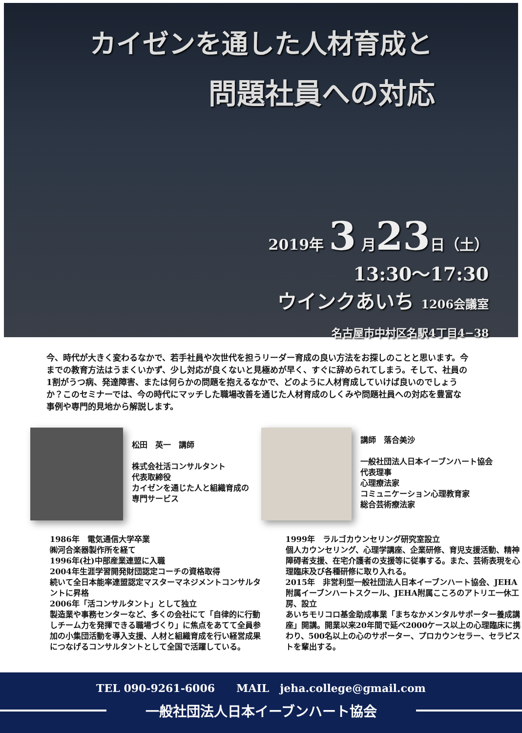カイゼンを通した人材育成と
問題社員への対応
2019年 3 月23日（土）
13:30～17:30
ウインクあいち 1206会議室
名古屋市中村区名駅4丁目4−38
今、時代が大きく変わるなかで、若手社員や次世代を担うリーダー育成の良い方法をお探しのことと思います。今までの教育方法はうまくいかず、少し対応が良くないと見極めが早く、すぐに辞められてしまう。そして、社員の1割がうつ病、発達障害、または何らかの問題を抱えるなかで、どのように人材育成していけば良いのでしょうか？このセミナーでは、今の時代にマッチした職場改善を通じた人材育成のしくみや問題社員への対応を豊富な事例や専門的見地から解説します。
松田　英一　講師
株式会社活コンサルタント
代表取締役
カイゼンを通じた人と組織育成の
専門サービス
1986年　電気通信大学卒業
㈱河合楽器製作所を経て
1996年(社)中部産業連盟に入職
2004年生涯学習開発財団認定コーチの資格取得
続いて全日本能率連盟認定マスターマネジメントコンサルタントに昇格
2006年「活コンサルタント」として独立
製造業や事務センターなど、多くの会社にて「自律的に行動しチーム力を発揮できる職場づくり」に焦点をあてて全員参加の小集団活動を導入支援、人材と組織育成を行い経営成果につなげるコンサルタントとして全国で活躍している。
講師　落合美沙
一般社団法人日本イーブンハート協会
代表理事
心理療法家
コミュニケーション心理教育家
総合芸術療法家
1999年　ラルゴカウンセリング研究室設立
個人カウンセリング、心理学講座、企業研修、育児支援活動、精神障碍者支援、在宅介護者の支援等に従事する。また、芸術表現を心理臨床及び各種研修に取り入れる。
2015年　非営利型一般社団法人日本イーブンハート協会、JEHA附属イーブンハートスクール、JEHA附属こころのアトリエ一休工房、設立
あいちモリコロ基金助成事業「まちなかメンタルサポーター養成講座」開講。開業以来20年間で延べ2000ケース以上の心理臨床に携わり、500名以上の心のサポーター、プロカウンセラー、セラピストを輩出する。
TEL 090-9261-6006　　MAIL　jeha.college@gmail.com
一般社団法人日本イーブンハート協会